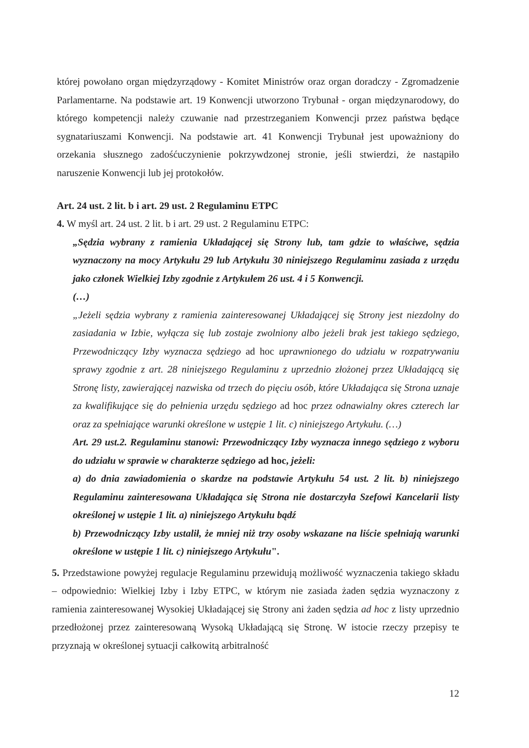której powołano organ międzyrządowy - Komitet Ministrów oraz organ doradczy - Zgromadzenie Parlamentarne. Na podstawie art. 19 Konwencji utworzono Trybunał - organ międzynarodowy, do którego kompetencji należy czuwanie nad przestrzeganiem Konwencji przez państwa będące sygnatariuszami Konwencji. Na podstawie art. 41 Konwencji Trybunał jest upoważniony do orzekania słusznego zadośćuczynienie pokrzywdzonej stronie, jeśli stwierdzi, że nastąpiło naruszenie Konwencji lub jej protokołów.
Art. 24 ust. 2 lit. b i art. 29 ust. 2 Regulaminu ETPC
4. W myśl art. 24 ust. 2 lit. b i art. 29 ust. 2 Regulaminu ETPC:
„Sędzia wybrany z ramienia Układającej się Strony lub, tam gdzie to właściwe, sędzia wyznaczony na mocy Artykułu 29 lub Artykułu 30 niniejszego Regulaminu zasiada z urzędu jako członek Wielkiej Izby zgodnie z Artykułem 26 ust. 4 i 5 Konwencji.
(…)
„Jeżeli sędzia wybrany z ramienia zainteresowanej Układającej się Strony jest niezdolny do zasiadania w Izbie, wyłącza się lub zostaje zwolniony albo jeżeli brak jest takiego sędziego, Przewodniczący Izby wyznacza sędziego ad hoc uprawnionego do udziału w rozpatrywaniu sprawy zgodnie z art. 28 niniejszego Regulaminu z uprzednio złożonej przez Układającą się Stronę listy, zawierającej nazwiska od trzech do pięciu osób, które Układająca się Strona uznaje za kwalifikujące się do pełnienia urzędu sędziego ad hoc przez odnawialny okres czterech lar oraz za spełniające warunki określone w ustępie 1 lit. c) niniejszego Artykułu. (…)
Art. 29 ust.2. Regulaminu stanowi: Przewodniczący Izby wyznacza innego sędziego z wyboru do udziału w sprawie w charakterze sędziego ad hoc, jeżeli:
a) do dnia zawiadomienia o skardze na podstawie Artykułu 54 ust. 2 lit. b) niniejszego Regulaminu zainteresowana Układająca się Strona nie dostarczyła Szefowi Kancelarii listy określonej w ustępie 1 lit. a) niniejszego Artykułu bądź
b) Przewodniczący Izby ustalił, że mniej niż trzy osoby wskazane na liście spełniają warunki określone w ustępie 1 lit. c) niniejszego Artykułu".
5. Przedstawione powyżej regulacje Regulaminu przewidują możliwość wyznaczenia takiego składu – odpowiednio: Wielkiej Izby i Izby ETPC, w którym nie zasiada żaden sędzia wyznaczony z ramienia zainteresowanej Wysokiej Układającej się Strony ani żaden sędzia ad hoc z listy uprzednio przedłożonej przez zainteresowaną Wysoką Układającą się Stronę. W istocie rzeczy przepisy te przyznają w określonej sytuacji całkowitą arbitralność
12